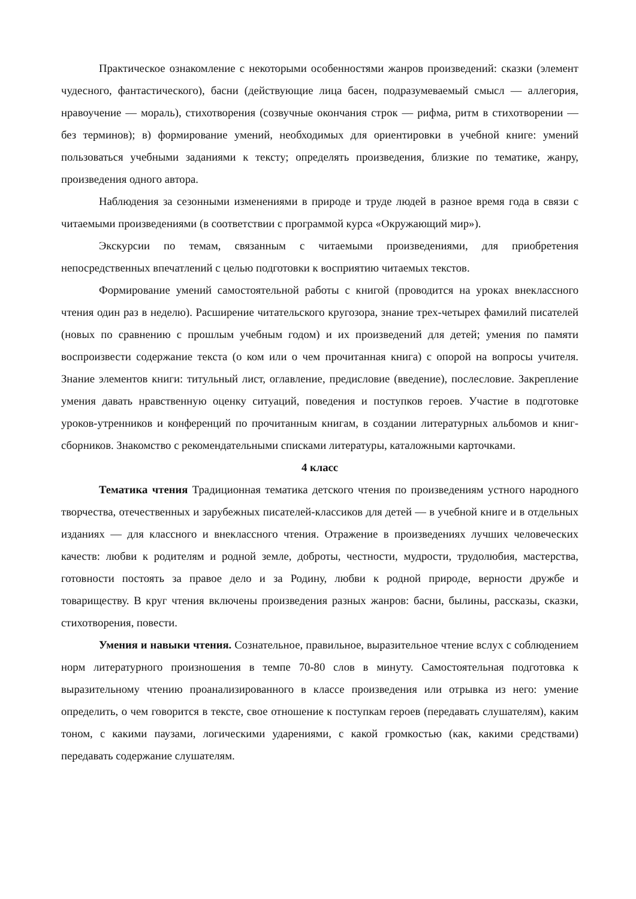Практическое ознакомление с некоторыми особенностями жанров произведений: сказки (элемент чудесного, фантастического), басни (действующие лица басен, подразумеваемый смысл — аллегория, нравоучение — мораль), стихотворения (созвучные окончания строк — рифма, ритм в стихотворении — без терминов); в) формирование умений, необходимых для ориентировки в учебной книге: умений пользоваться учебными заданиями к тексту; определять произведения, близкие по тематике, жанру, произведения одного автора.
Наблюдения за сезонными изменениями в природе и труде людей в разное время года в связи с читаемыми произведениями (в соответствии с программой курса «Окружающий мир»).
Экскурсии по темам, связанным с читаемыми произведениями, для приобретения непосредственных впечатлений с целью подготовки к восприятию читаемых текстов.
Формирование умений самостоятельной работы с книгой (проводится на уроках внеклассного чтения один раз в неделю). Расширение читательского кругозора, знание трех-четырех фамилий писателей (новых по сравнению с прошлым учебным годом) и их произведений для детей; умения по памяти воспроизвести содержание текста (о ком или о чем прочитанная книга) с опорой на вопросы учителя. Знание элементов книги: титульный лист, оглавление, предисловие (введение), послесловие. Закрепление умения давать нравственную оценку ситуаций, поведения и поступков героев. Участие в подготовке уроков-утренников и конференций по прочитанным книгам, в создании литературных альбомов и книг-сборников. Знакомство с рекомендательными списками литературы, каталожными карточками.
4 класс
Тематика чтения Традиционная тематика детского чтения по произведениям устного народного творчества, отечественных и зарубежных писателей-классиков для детей — в учебной книге и в отдельных изданиях — для классного и внеклассного чтения. Отражение в произведениях лучших человеческих качеств: любви к родителям и родной земле, доброты, честности, мудрости, трудолюбия, мастерства, готовности постоять за правое дело и за Родину, любви к родной природе, верности дружбе и товариществу. В круг чтения включены произведения разных жанров: басни, былины, рассказы, сказки, стихотворения, повести.
Умения и навыки чтения. Сознательное, правильное, выразительное чтение вслух с соблюдением норм литературного произношения в темпе 70-80 слов в минуту. Самостоятельная подготовка к выразительному чтению проанализированного в классе произведения или отрывка из него: умение определить, о чем говорится в тексте, свое отношение к поступкам героев (передавать слушателям), каким тоном, с какими паузами, логическими ударениями, с какой громкостью (как, какими средствами) передавать содержание слушателям.